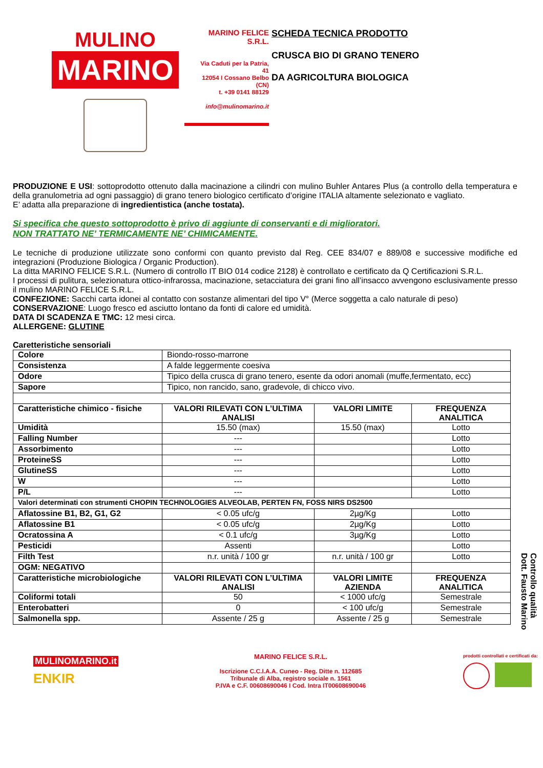MULINO
MARINO
MARINO FELICE S.R.L.
Via Caduti per la Patria, 41
12054 I Cossano Belbo (CN)
t. +39 0141 88129
info@mulinomarino.it
SCHEDA TECNICA PRODOTTO
CRUSCA BIO DI GRANO TENERO
DA AGRICOLTURA BIOLOGICA
PRODUZIONE E USI: sottoprodotto ottenuto dalla macinazione a cilindri con mulino Buhler Antares Plus (a controllo della temperatura e della granulometria ad ogni passaggio) di grano tenero biologico certificato d’origine ITALIA altamente selezionato e vagliato.
E’ adatta alla preparazione di ingredientistica (anche tostata).
Si specifica che questo sottoprodotto è privo di aggiunte di conservanti e di miglioratori.
NON TRATTATO NE’ TERMICAMENTE NE’ CHIMICAMENTE.
Le tecniche di produzione utilizzate sono conformi con quanto previsto dal Reg. CEE 834/07 e 889/08 e successive modifiche ed integrazioni (Produzione Biologica / Organic Production).
La ditta MARINO FELICE S.R.L. (Numero di controllo IT BIO 014 codice 2128) è controllato e certificato da Q Certificazioni S.R.L.
I processi di pulitura, selezionatura ottico-infrarossa, macinazione, setacciatura dei grani fino all’insacco avvengono esclusivamente presso il mulino MARINO FELICE S.R.L.
CONFEZIONE: Sacchi carta idonei al contatto con sostanze alimentari del tipo V° (Merce soggetta a calo naturale di peso)
CONSERVAZIONE: Luogo fresco ed asciutto lontano da fonti di calore ed umidità.
DATA DI SCADENZA E TMC: 12 mesi circa.
ALLERGENE: GLUTINE
Caretteristiche sensoriali
| Colore | Biondo-rosso-marrone | | |
| Consistenza | A falde leggermente coesiva | | |
| Odore | Tipico della crusca di grano tenero, esente da odori anomali (muffe,fermentato, ecc) | | |
| Sapore | Tipico, non rancido, sano, gradevole, di chicco vivo. | | |
| Caratteristiche chimico - fisiche | VALORI RILEVATI CON L’ULTIMA ANALISI | VALORI LIMITE | FREQUENZA ANALITICA |
| Umidità | 15.50 (max) | 15.50 (max) | Lotto |
| Falling Number | --- | | Lotto |
| Assorbimento | --- | | Lotto |
| ProteineSS | --- | | Lotto |
| GlutineSS | --- | | Lotto |
| W | --- | | Lotto |
| P/L | --- | | Lotto |
| Valori determinati con strumenti CHOPIN TECHNOLOGIES ALVEOLAB, PERTEN FN, FOSS NIRS DS2500 | | | |
| Aflatossine B1, B2, G1, G2 | < 0.05 ufc/g | 2µg/Kg | Lotto |
| Aflatossine B1 | < 0.05 ufc/g | 2µg/Kg | Lotto |
| Ocratossina A | < 0.1 ufc/g | 3µg/Kg | Lotto |
| Pesticidi | Assenti | | Lotto |
| Filth Test | n.r. unità / 100 gr | n.r. unità / 100 gr | Lotto |
| OGM: NEGATIVO | | | |
| Caratteristiche microbiologiche | VALORI RILEVATI CON L’ULTIMA ANALISI | VALORI LIMITE AZIENDA | FREQUENZA ANALITICA |
| Coliformi totali | 50 | < 1000 ufc/g | Semestrale |
| Enterobatteri | 0 | < 100 ufc/g | Semestrale |
| Salmonella spp. | Assente / 25 g | Assente / 25 g | Semestrale |
Controllo qualità
Dott. Fausto Marino
MULINOMARINO.it
ENKIR
MARINO FELICE S.R.L.
Iscrizione C.C.I.A.A. Cuneo - Reg. Ditte n. 112685
Tribunale di Alba, registro sociale n. 1561
P.IVA e C.F. 00608690046 I Cod. Intra IT00608690046
prodotti controllati e certificati da: